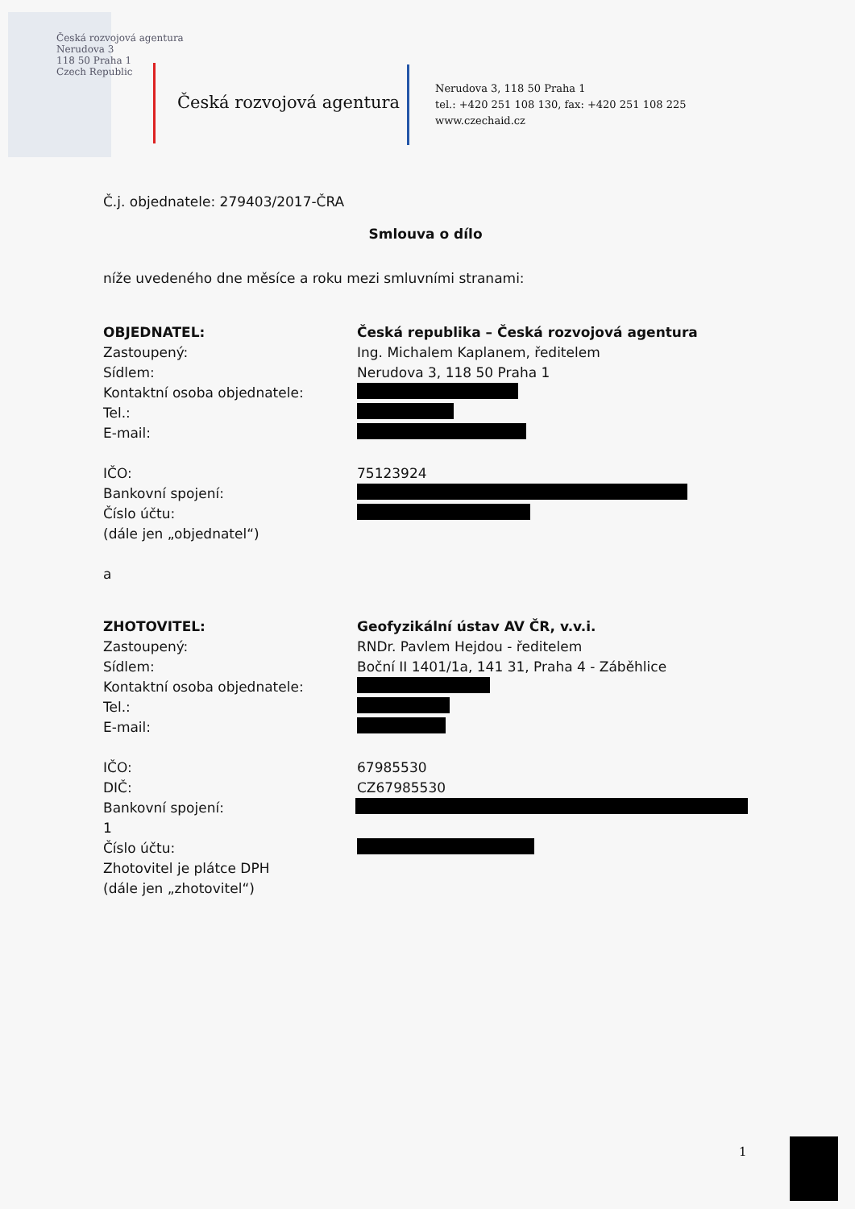Česká rozvojová agentura
Nerudova 3
118 50 Praha 1
Czech Republic
Česká rozvojová agentura
Nerudova 3, 118 50 Praha 1
tel.: +420 251 108 130, fax: +420 251 108 225
www.czechaid.cz
Č.j. objednatele: 279403/2017-ČRA
Smlouva o dílo
níže uvedeného dne měsíce a roku mezi smluvními stranami:
OBJEDNATEL: Česká republika – Česká rozvojová agentura
Zastoupený: Ing. Michalem Kaplanem, ředitelem
Sídlem: Nerudova 3, 118 50 Praha 1
Kontaktní osoba objednatele:
Tel.:
E-mail:
IČO: 75123924
Bankovní spojení:
Číslo účtu:
(dále jen „objednatel“)
a
ZHOTOVITEL: Geofyzikální ústav AV ČR, v.v.i.
Zastoupený: RNDr. Pavlem Hejdou - ředitelem
Sídlem: Boční II 1401/1a, 141 31, Praha 4 - Záběhlice
Kontaktní osoba objednatele:
Tel.:
E-mail:
IČO: 67985530
DIČ: CZ67985530
Bankovní spojení:
1
Číslo účtu:
Zhotovitel je plátce DPH
(dále jen „zhotovitel“)
1